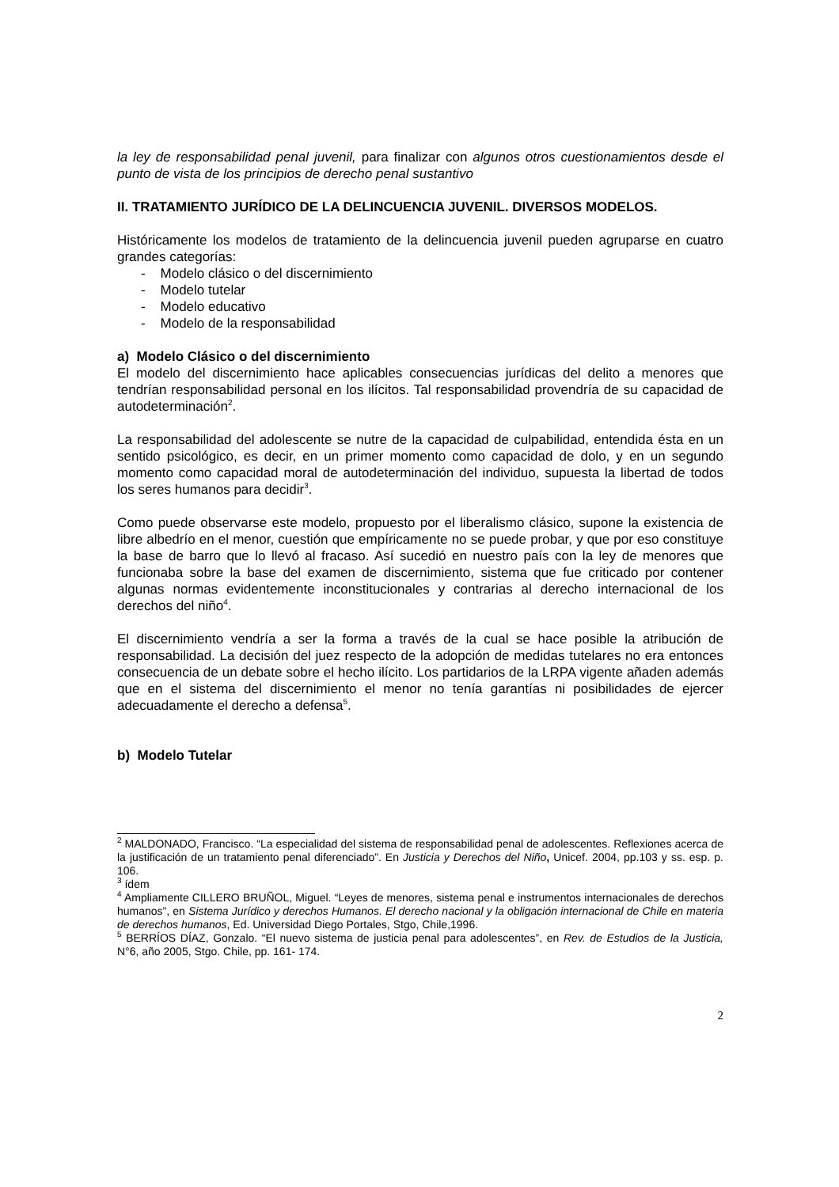la ley de responsabilidad penal juvenil, para finalizar con algunos otros cuestionamientos desde el punto de vista de los principios de derecho penal sustantivo
II. TRATAMIENTO JURÍDICO DE LA DELINCUENCIA JUVENIL. DIVERSOS MODELOS.
Históricamente los modelos de tratamiento de la delincuencia juvenil pueden agruparse en cuatro grandes categorías:
- Modelo clásico o del discernimiento
- Modelo tutelar
- Modelo educativo
- Modelo de la responsabilidad
a) Modelo Clásico o del discernimiento
El modelo del discernimiento hace aplicables consecuencias jurídicas del delito a menores que tendrían responsabilidad personal en los ilícitos. Tal responsabilidad provendría de su capacidad de autodeterminación<sup>2</sup>.
La responsabilidad del adolescente se nutre de la capacidad de culpabilidad, entendida ésta en un sentido psicológico, es decir, en un primer momento como capacidad de dolo, y en un segundo momento como capacidad moral de autodeterminación del individuo, supuesta la libertad de todos los seres humanos para decidir<sup>3</sup>.
Como puede observarse este modelo, propuesto por el liberalismo clásico, supone la existencia de libre albedrío en el menor, cuestión que empíricamente no se puede probar, y que por eso constituye la base de barro que lo llevó al fracaso. Así sucedió en nuestro país con la ley de menores que funcionaba sobre la base del examen de discernimiento, sistema que fue criticado por contener algunas normas evidentemente inconstitucionales y contrarias al derecho internacional de los derechos del niño<sup>4</sup>.
El discernimiento vendría a ser la forma a través de la cual se hace posible la atribución de responsabilidad. La decisión del juez respecto de la adopción de medidas tutelares no era entonces consecuencia de un debate sobre el hecho ilícito. Los partidarios de la LRPA vigente añaden además que en el sistema del discernimiento el menor no tenía garantías ni posibilidades de ejercer adecuadamente el derecho a defensa<sup>5</sup>.
b) Modelo Tutelar
<sup>2</sup> MALDONADO, Francisco. “La especialidad del sistema de responsabilidad penal de adolescentes. Reflexiones acerca de la justificación de un tratamiento penal diferenciado”. En Justicia y Derechos del Niño, Unicef. 2004, pp.103 y ss. esp. p. 106.
<sup>3</sup> ídem
<sup>4</sup> Ampliamente CILLERO BRUÑOL, Miguel. “Leyes de menores, sistema penal e instrumentos internacionales de derechos humanos”, en Sistema Jurídico y derechos Humanos. El derecho nacional y la obligación internacional de Chile en materia de derechos humanos, Ed. Universidad Diego Portales, Stgo, Chile,1996.
<sup>5</sup> BERRÍOS DÍAZ, Gonzalo. “El nuevo sistema de justicia penal para adolescentes”, en Rev. de Estudios de la Justicia, N°6, año 2005, Stgo. Chile, pp. 161- 174.
2